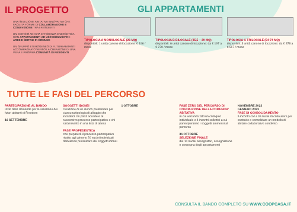IL PROGETTO
UNA SELEZIONE ABITATIVA INNOVATIVA CHE FACILITA FORME DI COLLABORAZIONE E CONDIVISIONE TRA I RESIDENTI
UN EDIFICIO AD ALTA EFFICIENZA ENERGETICA CON APPARTAMENTI AD USO ESCLUSIVO E AREE E SERVIZI IN COMUNE
UN GRUPPO ETEROGENEO DI FUTURI ABITANTI ACCOMPAGNATO VERSO LA CREAZIONE DI UNA VERA E PROPRIA COMUNITÀ DI RESIDENTI
GLI APPARTAMENTI
TIPOLOGIA A MONOLOCALE (26 MQ)
disponibili: 1 unità canone di locazione: € 196 / mese
TIPOLOGIA B BILOCALE (35,5 – 39 MQ)
disponibili: 6 unità canone di locazione: da € 197 a € 270 / mese
TIPOLOGIA C TRILOCALE (54-74 MQ)
disponibili: 3 unità canone di locazione: da € 378 a € 517 / mese
TUTTE LE FASI DEL PERCORSO
PARTECIPAZIONE AL BANDO
Invio delle domande per la selezione dei futuri abitanti di Freedom
16 SETTEMBRE
SOGGETTI IDONEI
creazione di un elenco preliminare per ciascuna tipologia di alloggio che includerà chi potrà accedere al successivo processo partecipativo e chi sarà inserito in una lista di attesa
FASE PROPEDEUTICA
che preparerà il processo partecipativo rivolto agli almeno 20 nuclei individuati dall'elenco preliminare dei soggetti idonei
1 OTTOBRE FASE ZERO DEL PERCORSO DI COSTRUZIONE DELLA COMUNITA' ABITATIVA
in cui verranno fatti un colloquio individuale e 4 incontri collettivi a cui parteciperanno i soggetti ammessi al percorso
31 OTTOBRE
SELEZIONE FINALE
dei 10 nuclei assegnatari, assegnazione e consegna degli appartamenti
NOVEMBRE 2022
GENNAIO 2023
FASE DI CONSOLIDAMENTO
5 incontri con i 10 nuclei di cohousers per costruire e consolidare un modello di abitare collaborativo condiviso
CONSULTA IL BANDO COMPLETO SU WWW.COOPCASA.IT